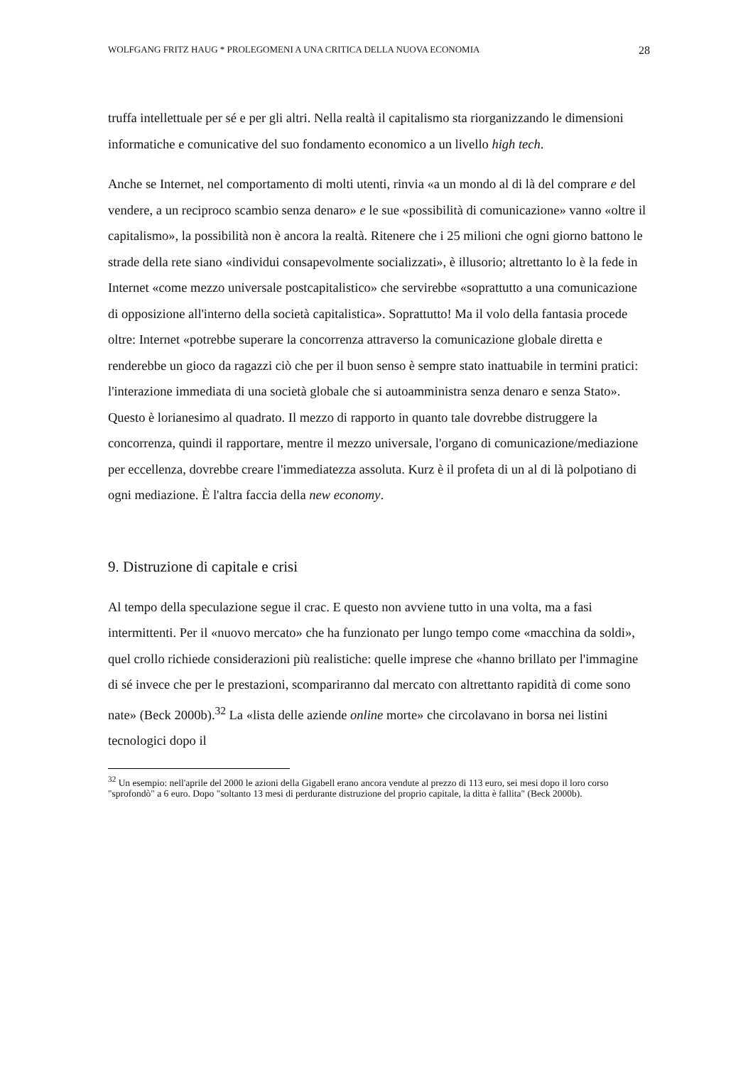WOLFGANG FRITZ HAUG * PROLEGOMENI A UNA CRITICA DELLA NUOVA ECONOMIA 28
truffa intellettuale per sé e per gli altri. Nella realtà il capitalismo sta riorganizzando le dimensioni informatiche e comunicative del suo fondamento economico a un livello high tech.
Anche se Internet, nel comportamento di molti utenti, rinvia «a un mondo al di là del comprare e del vendere, a un reciproco scambio senza denaro» e le sue «possibilità di comunicazione» vanno «oltre il capitalismo», la possibilità non è ancora la realtà. Ritenere che i 25 milioni che ogni giorno battono le strade della rete siano «individui consapevolmente socializzati», è illusorio; altrettanto lo è la fede in Internet «come mezzo universale postcapitalistico» che servirebbe «soprattutto a una comunicazione di opposizione all'interno della società capitalistica». Soprattutto! Ma il volo della fantasia procede oltre: Internet «potrebbe superare la concorrenza attraverso la comunicazione globale diretta e renderebbe un gioco da ragazzi ciò che per il buon senso è sempre stato inattuabile in termini pratici: l'interazione immediata di una società globale che si autoamministra senza denaro e senza Stato». Questo è lorianesimo al quadrato. Il mezzo di rapporto in quanto tale dovrebbe distruggere la concorrenza, quindi il rapportare, mentre il mezzo universale, l'organo di comunicazione/mediazione per eccellenza, dovrebbe creare l'immediatezza assoluta. Kurz è il profeta di un al di là polpotiano di ogni mediazione. È l'altra faccia della new economy.
9. Distruzione di capitale e crisi
Al tempo della speculazione segue il crac. E questo non avviene tutto in una volta, ma a fasi intermittenti. Per il «nuovo mercato» che ha funzionato per lungo tempo come «macchina da soldi», quel crollo richiede considerazioni più realistiche: quelle imprese che «hanno brillato per l'immagine di sé invece che per le prestazioni, scompariranno dal mercato con altrettanto rapidità di come sono nate» (Beck 2000b).<sup>32</sup> La «lista delle aziende online morte» che circolavano in borsa nei listini tecnologici dopo il
<sup>32</sup> Un esempio: nell'aprile del 2000 le azioni della Gigabell erano ancora vendute al prezzo di 113 euro, sei mesi dopo il loro corso "sprofondò" a 6 euro. Dopo "soltanto 13 mesi di perdurante distruzione del proprio capitale, la ditta è fallita" (Beck 2000b).